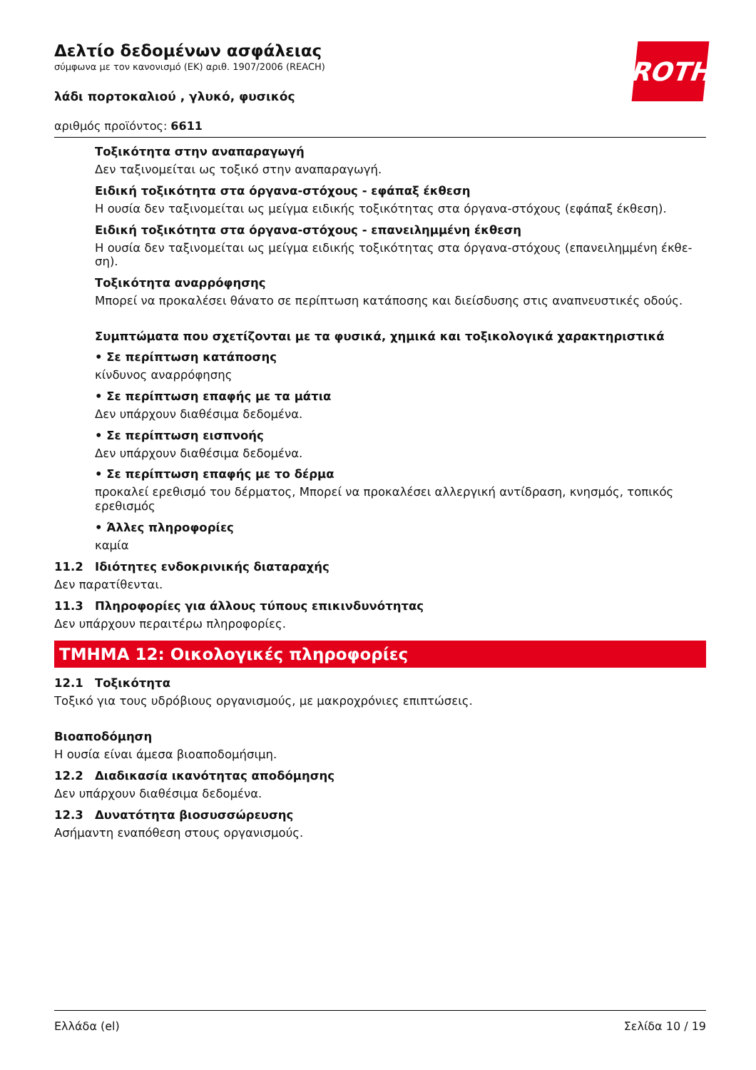ROTH
Δελτίο δεδομένων ασφάλειας
σύμφωνα με τον κανονισμό (ΕΚ) αριθ. 1907/2006 (REACH)
λάδι πορτοκαλιού , γλυκό, φυσικός
αριθμός προϊόντος: 6611
Τοξικότητα στην αναπαραγωγή
Δεν ταξινομείται ως τοξικό στην αναπαραγωγή.
Ειδική τοξικότητα στα όργανα-στόχους - εφάπαξ έκθεση
Η ουσία δεν ταξινομείται ως μείγμα ειδικής τοξικότητας στα όργανα-στόχους (εφάπαξ έκθεση).
Ειδική τοξικότητα στα όργανα-στόχους - επανειλημμένη έκθεση
Η ουσία δεν ταξινομείται ως μείγμα ειδικής τοξικότητας στα όργανα-στόχους (επανειλημμένη έκθε-ση).
Τοξικότητα αναρρόφησης
Μπορεί να προκαλέσει θάνατο σε περίπτωση κατάποσης και διείσδυσης στις αναπνευστικές οδούς.
Συμπτώματα που σχετίζονται με τα φυσικά, χημικά και τοξικολογικά χαρακτηριστικά
• Σε περίπτωση κατάποσης
κίνδυνος αναρρόφησης
• Σε περίπτωση επαφής με τα μάτια
Δεν υπάρχουν διαθέσιμα δεδομένα.
• Σε περίπτωση εισπνοής
Δεν υπάρχουν διαθέσιμα δεδομένα.
• Σε περίπτωση επαφής με το δέρμα
προκαλεί ερεθισμό του δέρματος, Μπορεί να προκαλέσει αλλεργική αντίδραση, κνησμός, τοπικός ερεθισμός
• Άλλες πληροφορίες
καμία
11.2 Ιδιότητες ενδοκρινικής διαταραχής
Δεν παρατίθενται.
11.3 Πληροφορίες για άλλους τύπους επικινδυνότητας
Δεν υπάρχουν περαιτέρω πληροφορίες.
ΤΜΗΜΑ 12: Οικολογικές πληροφορίες
12.1 Τοξικότητα
Τοξικό για τους υδρόβιους οργανισμούς, με μακροχρόνιες επιπτώσεις.
Βιοαποδόμηση
Η ουσία είναι άμεσα βιοαποδομήσιμη.
12.2 Διαδικασία ικανότητας αποδόμησης
Δεν υπάρχουν διαθέσιμα δεδομένα.
12.3 Δυνατότητα βιοσυσσώρευσης
Ασήμαντη εναπόθεση στους οργανισμούς.
Ελλάδα (el) Σελίδα 10 / 19